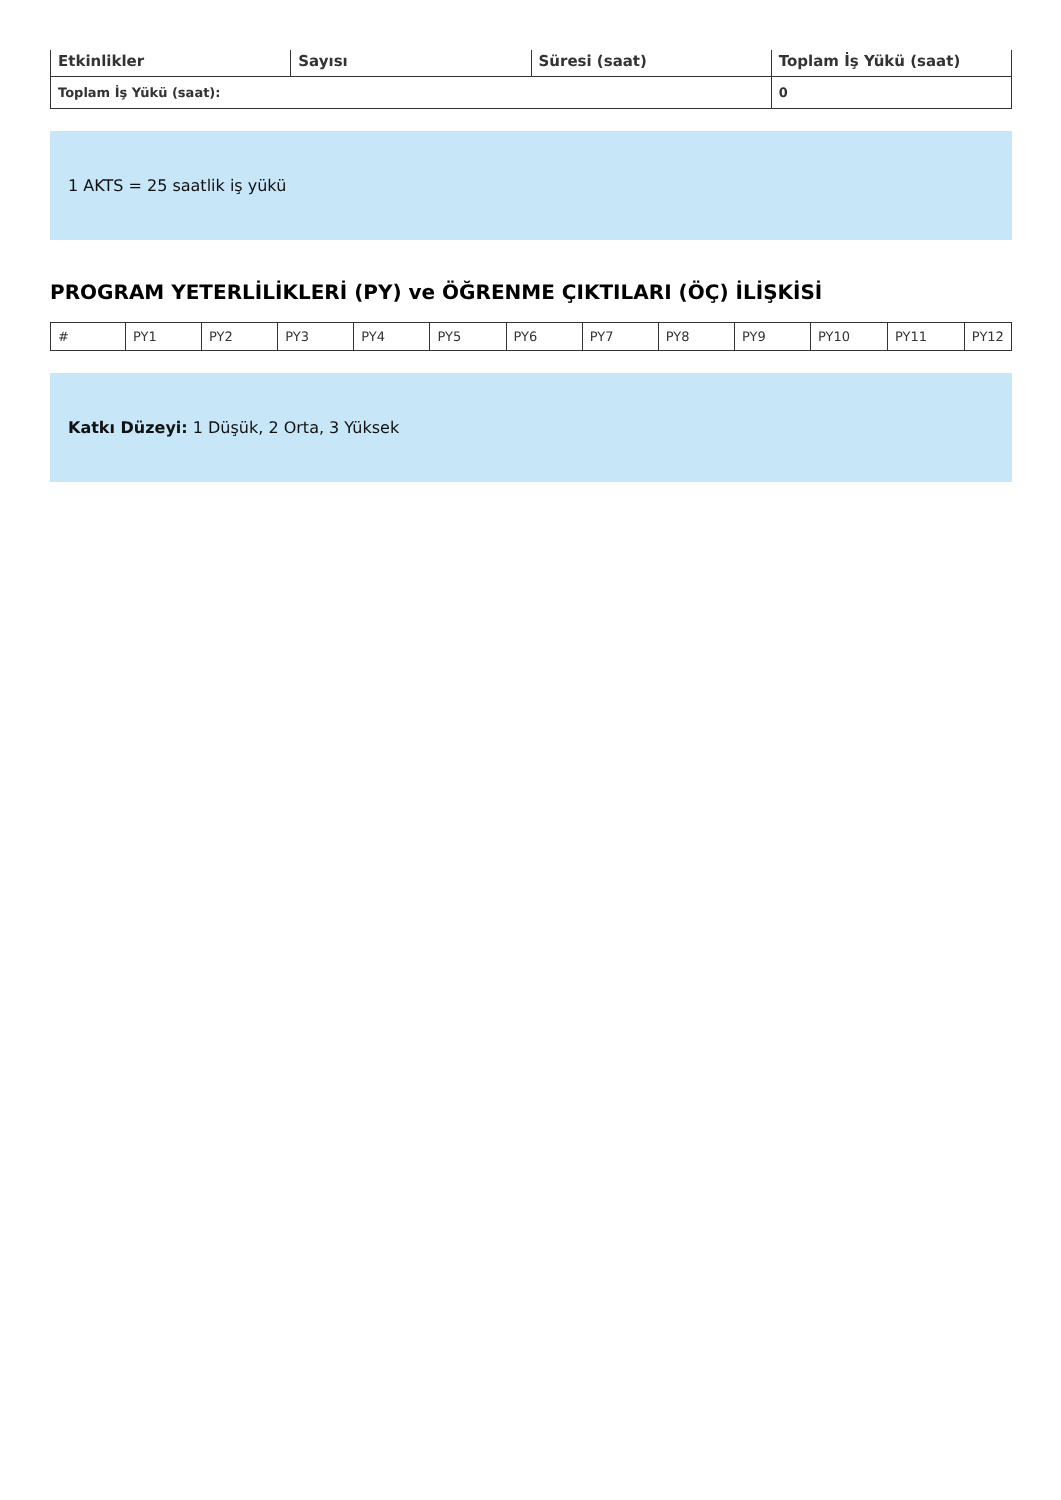| Etkinlikler | Sayısı | Süresi (saat) | Toplam İş Yükü (saat) |
| --- | --- | --- | --- |
| Toplam İş Yükü (saat): | | | 0 |
1 AKTS = 25 saatlik iş yükü
PROGRAM YETERLİLİKLERİ (PY) ve ÖĞRENME ÇIKTILARI (ÖÇ) İLİŞKİSİ
| # | PY1 | PY2 | PY3 | PY4 | PY5 | PY6 | PY7 | PY8 | PY9 | PY10 | PY11 | PY12 |
Katkı Düzeyi: 1 Düşük, 2 Orta, 3 Yüksek